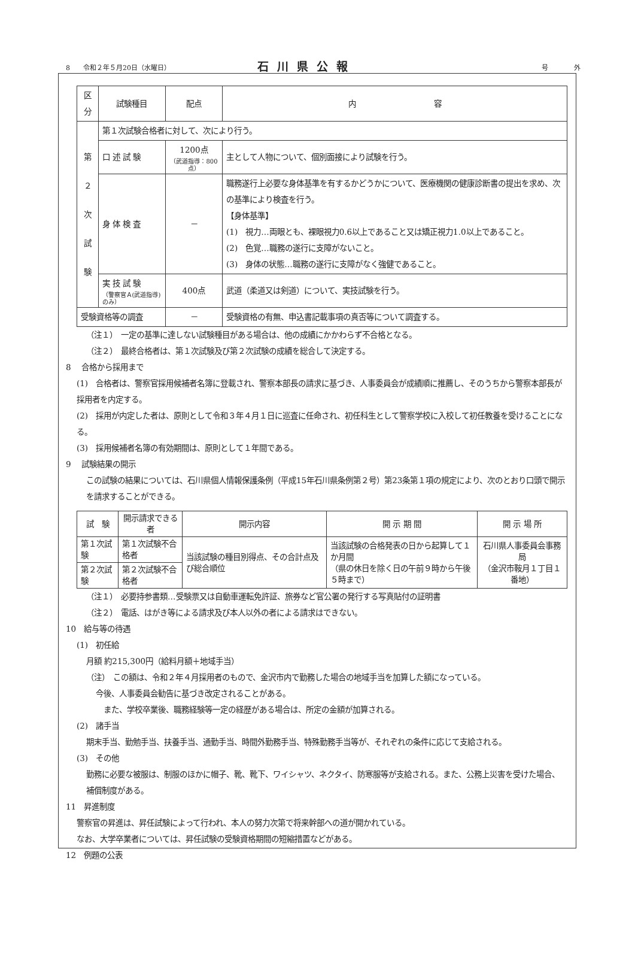8　　令和２年５月20日（水曜日） 石川県公報 号 外
| 区分 | 試験種目 | 配点 | 内 容 |
| --- | --- | --- | --- |
| 第 ２ 次 試 験 | 第１次試験合格者に対して、次により行う。 | | |
| | 口 述 試 験 | 1200点 （武道指導：800点） | 主として人物について、個別面接により試験を行う。 |
| | 身 体 検 査 | － | 職務遂行上必要な身体基準を有するかどうかについて、医療機関の健康診断書の提出を求め、次の基準により検査を行う。 【身体基準】 (1) 視力…両眼とも、裸眼視力0.6以上であること又は矯正視力1.0以上であること。 (2) 色覚…職務の遂行に支障がないこと。 (3) 身体の状態…職務の遂行に支障がなく強健であること。 |
| | 実 技 試 験 （警察官Ａ(武道指導)のみ） | 400点 | 武道（柔道又は剣道）について、実技試験を行う。 |
| 受験資格等の調査 | | － | 受験資格の有無、申込書記載事項の真否等について調査する。 |
（注１）　一定の基準に達しない試験種目がある場合は、他の成績にかかわらず不合格となる。
（注２）　最終合格者は、第１次試験及び第２次試験の成績を総合して決定する。
8　 合格から採用まで
(1)　合格者は、警察官採用候補者名簿に登載され、警察本部長の請求に基づき、人事委員会が成績順に推薦し、そのうちから警察本部長が採用者を内定する。
(2)　採用が内定した者は、原則として令和３年４月１日に巡査に任命され、初任科生として警察学校に入校して初任教養を受けることになる。
(3)　採用候補者名簿の有効期間は、原則として１年間である。
9　 試験結果の開示
この試験の結果については、石川県個人情報保護条例（平成15年石川県条例第２号）第23条第１項の規定により、次のとおり口頭で開示を請求することができる。
| 試 験 | 開示請求できる者 | 開示内容 | 開 示 期 間 | 開 示 場 所 |
| --- | --- | --- | --- | --- |
| 第１次試験 | 第１次試験不合格者 | 当該試験の種目別得点、その合計点及び総合順位 | 当該試験の合格発表の日から起算して１か月間 （県の休日を除く日の午前９時から午後５時まで） | 石川県人事委員会事務局 （金沢市鞍月１丁目１番地） |
| 第２次試験 | 第２次試験不合格者 | | | |
（注１）　必要持参書類…受験票又は自動車運転免許証、旅券など官公署の発行する写真貼付の証明書
（注２）　電話、はがき等による請求及び本人以外の者による請求はできない。
10　給与等の待遇
(1)　初任給
月額 約215,300円（給料月額＋地域手当）
（注）　この額は、令和２年４月採用者のもので、金沢市内で勤務した場合の地域手当を加算した額になっている。
今後、人事委員会勧告に基づき改定されることがある。
　また、学校卒業後、職務経験等一定の経歴がある場合は、所定の金額が加算される。
(2)　諸手当
期末手当、勤勉手当、扶養手当、通勤手当、時間外勤務手当、特殊勤務手当等が、それぞれの条件に応じて支給される。
(3)　その他
勤務に必要な被服は、制服のほかに帽子、靴、靴下、ワイシャツ、ネクタイ、防寒服等が支給される。また、公務上災害を受けた場合、補償制度がある。
11　昇進制度
警察官の昇進は、昇任試験によって行われ、本人の努力次第で将来幹部への道が開かれている。
なお、大学卒業者については、昇任試験の受験資格期間の短縮措置などがある。
12　例題の公表